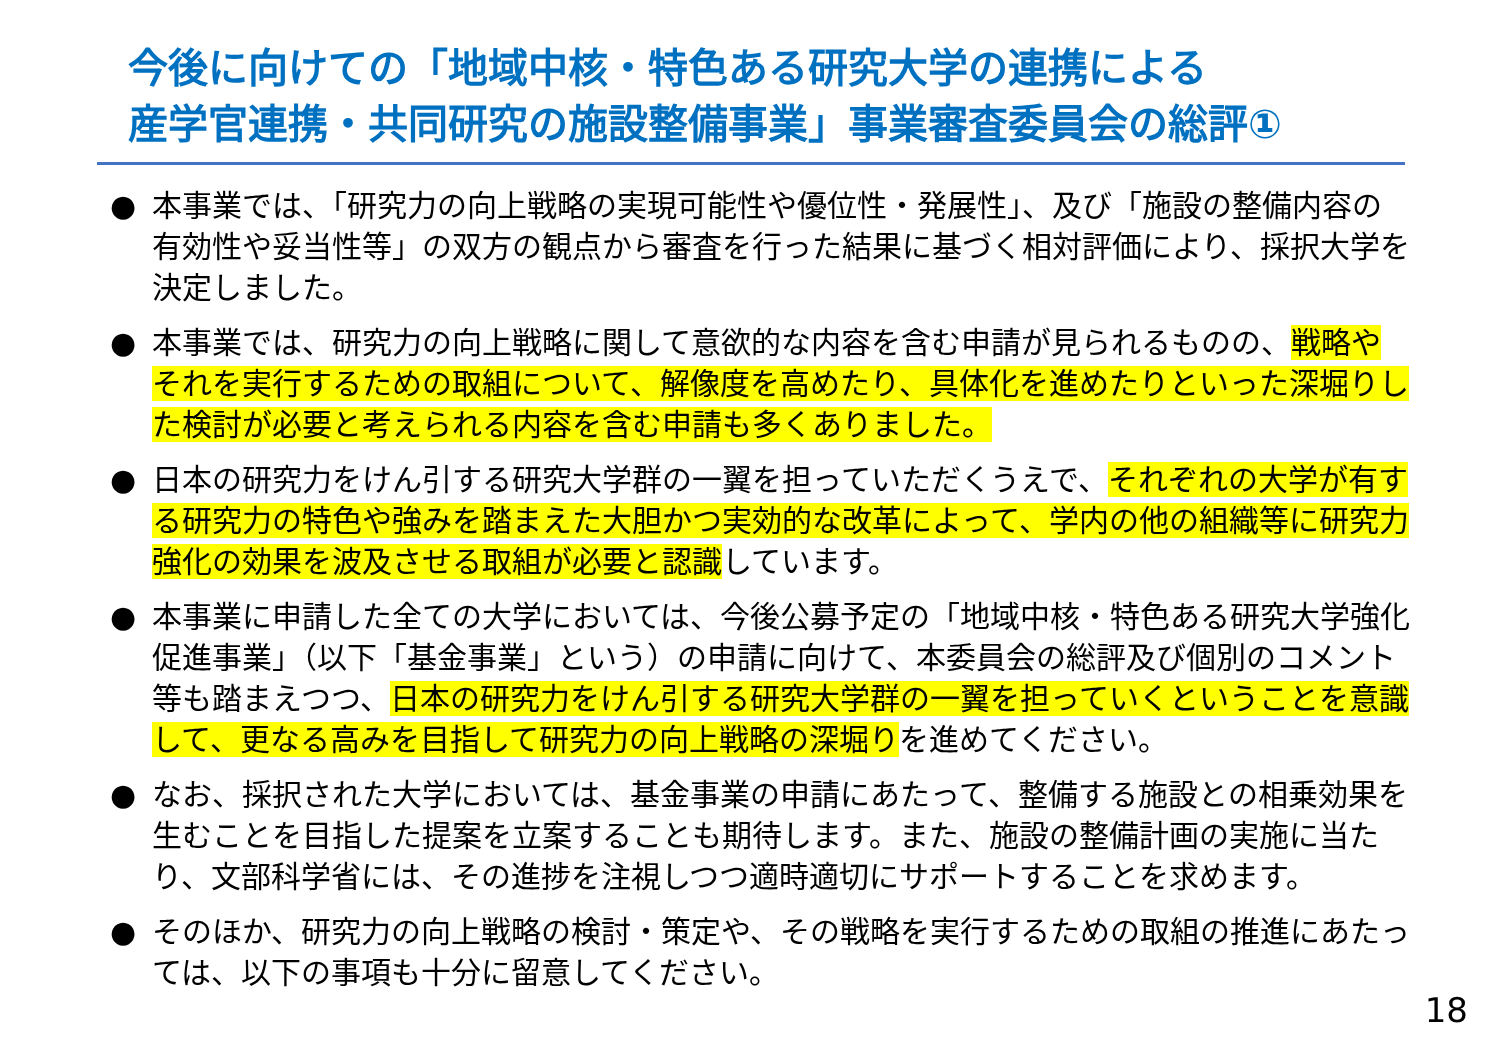今後に向けての「地域中核・特色ある研究大学の連携による
産学官連携・共同研究の施設整備事業」事業審査委員会の総評①
● 本事業では、「研究力の向上戦略の実現可能性や優位性・発展性」、及び「施設の整備内容の有効性や妥当性等」の双方の観点から審査を行った結果に基づく相対評価により、採択大学を決定しました。
● 本事業では、研究力の向上戦略に関して意欲的な内容を含む申請が見られるものの、戦略やそれを実行するための取組について、解像度を高めたり、具体化を進めたりといった深堀りした検討が必要と考えられる内容を含む申請も多くありました。
● 日本の研究力をけん引する研究大学群の一翼を担っていただくうえで、それぞれの大学が有する研究力の特色や強みを踏まえた大胆かつ実効的な改革によって、学内の他の組織等に研究力強化の効果を波及させる取組が必要と認識しています。
● 本事業に申請した全ての大学においては、今後公募予定の「地域中核・特色ある研究大学強化促進事業」（以下「基金事業」という）の申請に向けて、本委員会の総評及び個別のコメント等も踏まえつつ、日本の研究力をけん引する研究大学群の一翼を担っていくということを意識して、更なる高みを目指して研究力の向上戦略の深堀りを進めてください。
● なお、採択された大学においては、基金事業の申請にあたって、整備する施設との相乗効果を生むことを目指した提案を立案することも期待します。また、施設の整備計画の実施に当たり、文部科学省には、その進捗を注視しつつ適時適切にサポートすることを求めます。
● そのほか、研究力の向上戦略の検討・策定や、その戦略を実行するための取組の推進にあたっては、以下の事項も十分に留意してください。
18